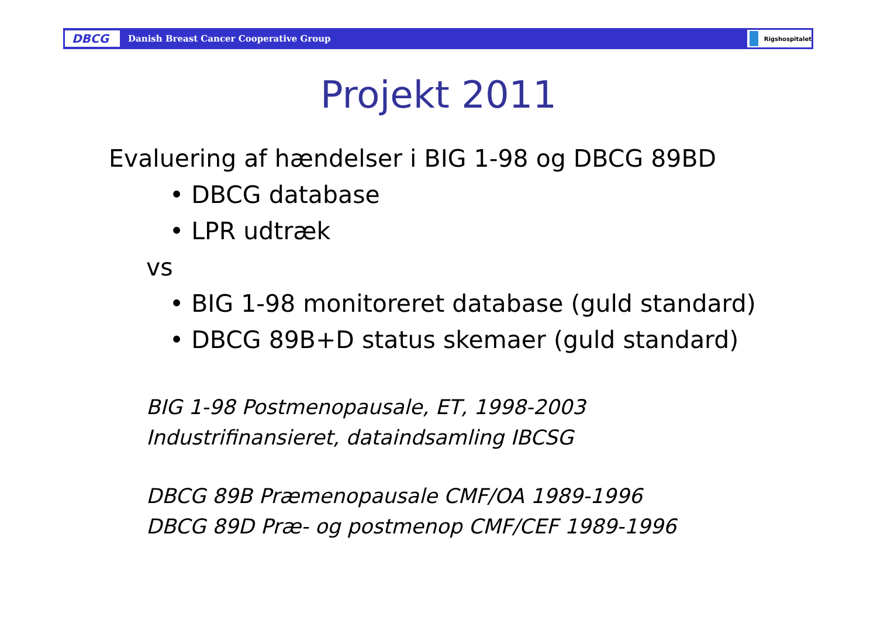DBCG
Danish Breast Cancer Cooperative Group
Rigshospitalet
Projekt 2011
Evaluering af hændelser i BIG 1-98 og DBCG 89BD
• DBCG database
• LPR udtræk
vs
• BIG 1-98 monitoreret database (guld standard)
• DBCG 89B+D status skemaer (guld standard)
BIG 1-98 Postmenopausale, ET, 1998-2003
Industrifinansieret, dataindsamling IBCSG
DBCG 89B Præmenopausale CMF/OA 1989-1996
DBCG 89D Præ- og postmenop CMF/CEF 1989-1996